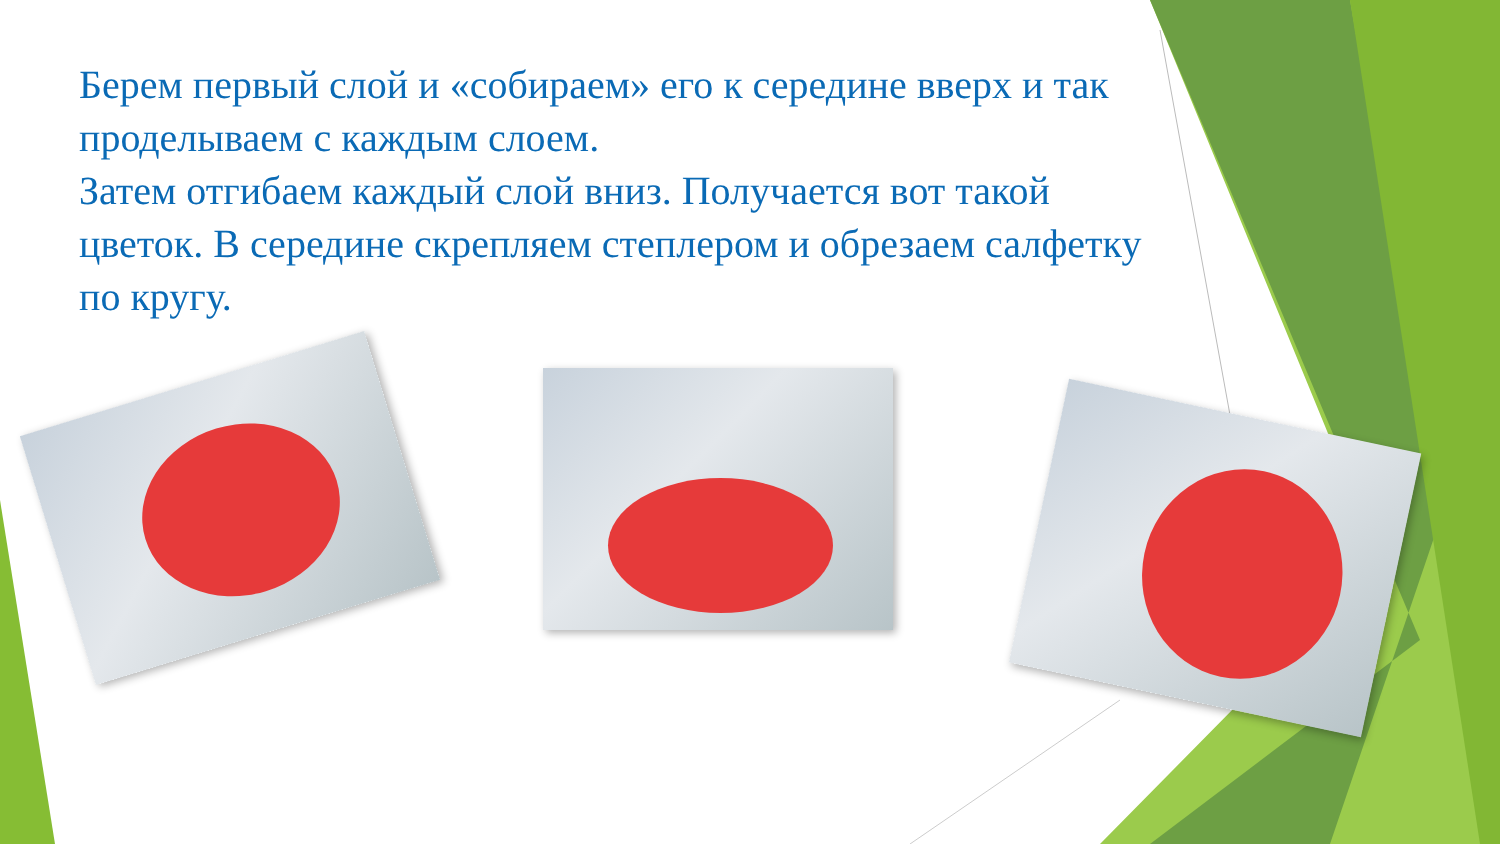Берем первый слой и «собираем» его к середине вверх и так проделываем с каждым слоем.
Затем отгибаем каждый слой вниз. Получается вот такой цветок. В середине скрепляем степлером и обрезаем салфетку по кругу.